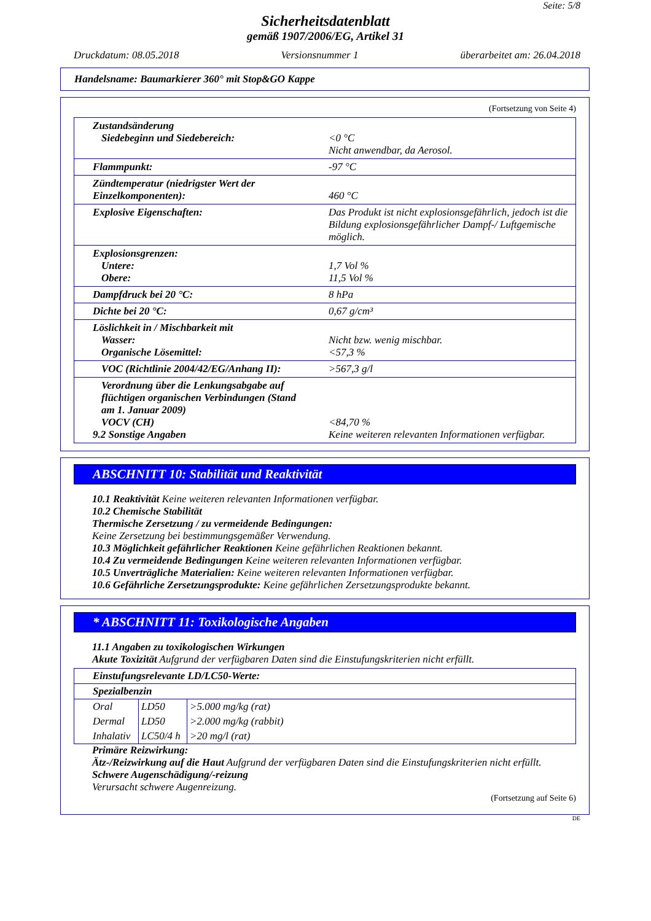Seite: 5/8
Sicherheitsdatenblatt
gemäß 1907/2006/EG, Artikel 31
Druckdatum: 08.05.2018 Versionsnummer 1 überarbeitet am: 26.04.2018
Handelsname: Baumarkierer 360° mit Stop&GO Kappe
(Fortsetzung von Seite 4)
| Zustandsänderung Siedebeginn und Siedebereich: | <0 °C Nicht anwendbar, da Aerosol. |
| Flammpunkt: | -97 °C |
| Zündtemperatur (niedrigster Wert der Einzelkomponenten): | 460 °C |
| Explosive Eigenschaften: | Das Produkt ist nicht explosionsgefährlich, jedoch ist die Bildung explosionsgefährlicher Dampf-/ Luftgemische möglich. |
| Explosionsgrenzen: Untere: Obere: | 1,7 Vol % 11,5 Vol % |
| Dampfdruck bei 20 °C: | 8 hPa |
| Dichte bei 20 °C: | 0,67 g/cm³ |
| Löslichkeit in / Mischbarkeit mit Wasser: Organische Lösemittel: | Nicht bzw. wenig mischbar. <57,3 % |
| VOC (Richtlinie 2004/42/EG/Anhang II): | >567,3 g/l |
| Verordnung über die Lenkungsabgabe auf flüchtigen organischen Verbindungen (Stand am 1. Januar 2009) VOCV (CH) 9.2 Sonstige Angaben | <84,70 % Keine weiteren relevanten Informationen verfügbar. |
ABSCHNITT 10: Stabilität und Reaktivität
10.1 Reaktivität Keine weiteren relevanten Informationen verfügbar.
10.2 Chemische Stabilität
Thermische Zersetzung / zu vermeidende Bedingungen:
Keine Zersetzung bei bestimmungsgemäßer Verwendung.
10.3 Möglichkeit gefährlicher Reaktionen Keine gefährlichen Reaktionen bekannt.
10.4 Zu vermeidende Bedingungen Keine weiteren relevanten Informationen verfügbar.
10.5 Unverträgliche Materialien: Keine weiteren relevanten Informationen verfügbar.
10.6 Gefährliche Zersetzungsprodukte: Keine gefährlichen Zersetzungsprodukte bekannt.
* ABSCHNITT 11: Toxikologische Angaben
11.1 Angaben zu toxikologischen Wirkungen
Akute Toxizität Aufgrund der verfügbaren Daten sind die Einstufungskriterien nicht erfüllt.
| Einstufungsrelevante LD/LC50-Werte: | | |
| Spezialbenzin | | |
| Oral | LD50 | >5.000 mg/kg (rat) |
| Dermal | LD50 | >2.000 mg/kg (rabbit) |
| Inhalativ | LC50/4 h | >20 mg/l (rat) |
Primäre Reizwirkung:
Ätz-/Reizwirkung auf die Haut Aufgrund der verfügbaren Daten sind die Einstufungskriterien nicht erfüllt.
Schwere Augenschädigung/-reizung
Verursacht schwere Augenreizung.
(Fortsetzung auf Seite 6)
DE